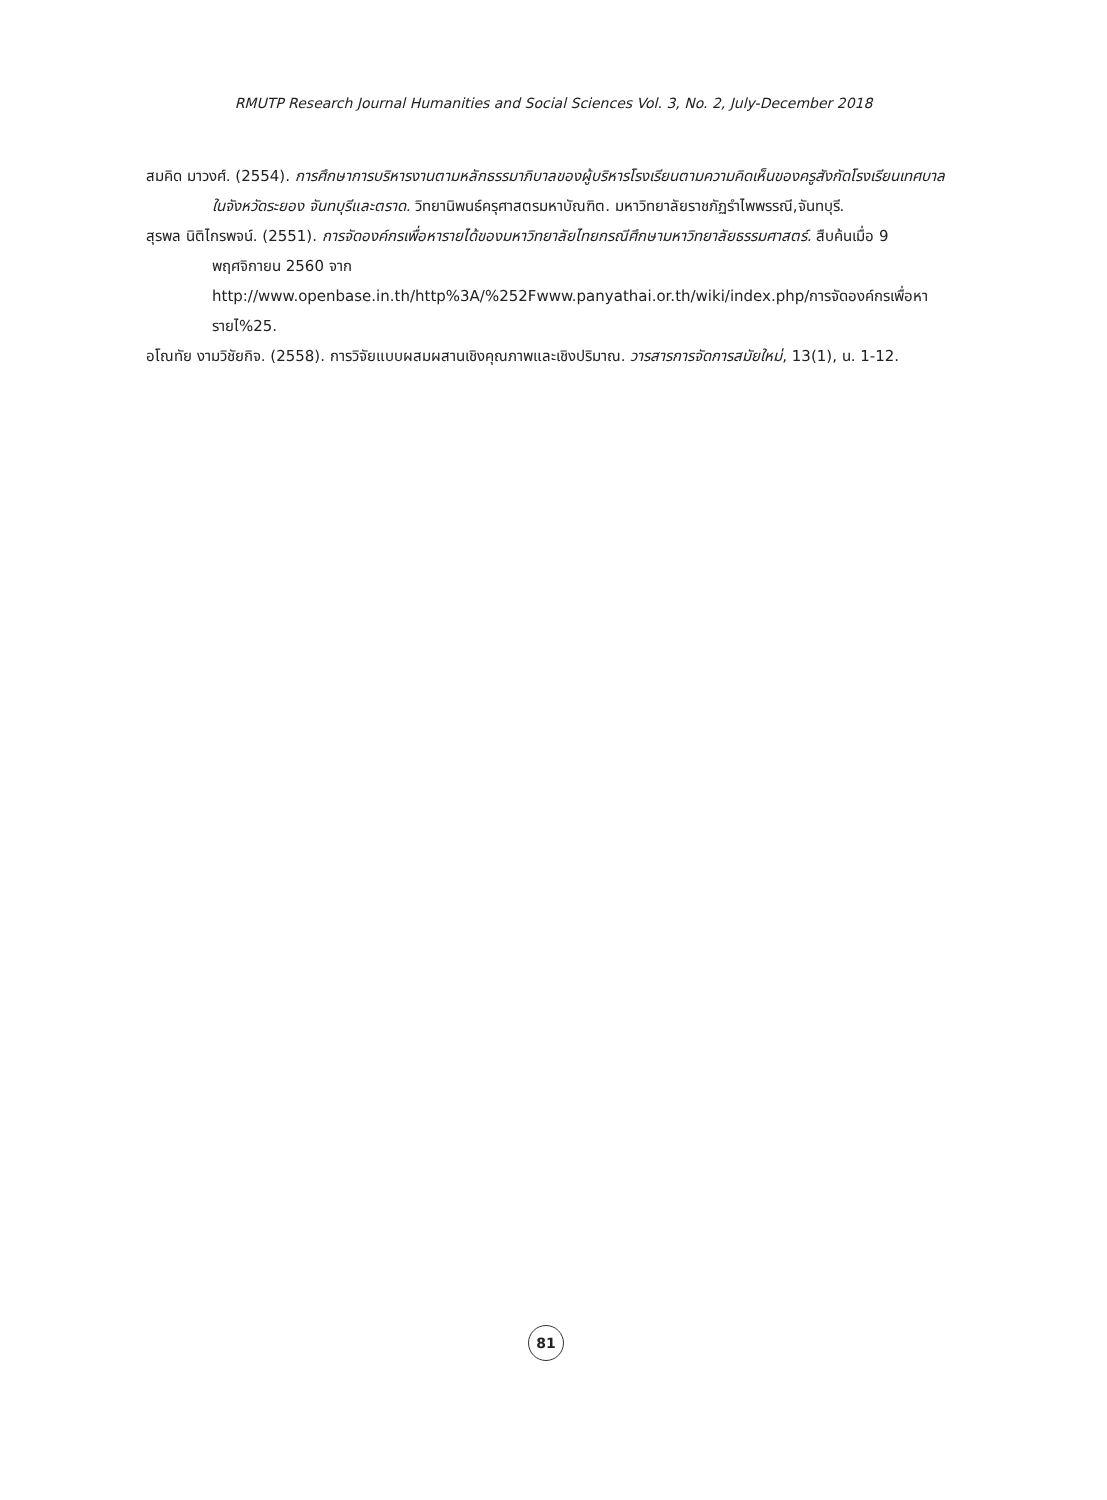RMUTP Research Journal Humanities and Social Sciences Vol. 3, No. 2, July-December 2018
สมคิด มาวงศ์. (2554). การศึกษาการบริหารงานตามหลักธรรมาภิบาลของผู้บริหารโรงเรียนตามความคิดเห็นของครูสังกัดโรงเรียนเทศบาล ในจังหวัดระยอง จันทบุรีและตราด. วิทยานิพนธ์ครุศาสตรมหาบัณฑิต. มหาวิทยาลัยราชภัฏรำไพพรรณี,จันทบุรี.
สุรพล นิติไกรพจน์. (2551). การจัดองค์กรเพื่อหารายได้ของมหาวิทยาลัยไทยกรณีศึกษามหาวิทยาลัยธรรมศาสตร์. สืบค้นเมื่อ 9 พฤศจิกายน 2560 จาก http://www.openbase.in.th/http%3A/%252Fwww.panyathai.or.th/wiki/index.php/การจัดองค์กรเพื่อหารายไ%25.
อโณทัย งามวิชัยกิจ. (2558). การวิจัยแบบผสมผสานเชิงคุณภาพและเชิงปริมาณ. วารสารการจัดการสมัยใหม่, 13(1), น. 1-12.
81